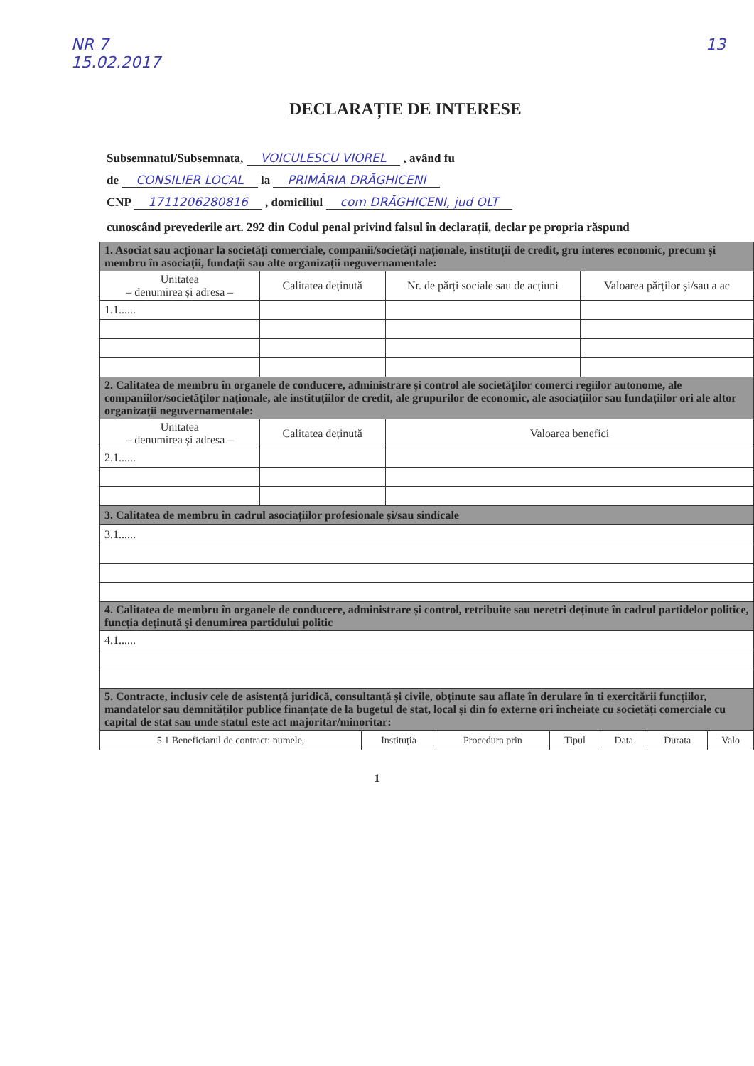NR 7
15.02.2017 13
DECLARAȚIE DE INTERESE
Subsemnatul/Subsemnata, VOICULESCU VIOREL , având fu
de CONSILIER LOCAL la PRIMĂRIA DRĂGHICENI
CNP 1711206280816 , domiciliul com DRĂGHICENI, jud OLT
cunoscând prevederile art. 292 din Codul penal privind falsul în declarații, declar pe propria răspund
| 1. Asociat sau acționar la societăți comerciale, companii/societăți naționale, instituții de credit, gru interes economic, precum și membru în asociații, fundații sau alte organizații neguvernamentale: | | | |
| Unitatea – denumirea și adresa – | Calitatea deținută | Nr. de părți sociale sau de acțiuni | Valoarea părților și/sau a ac |
| 1.1...... | | | |
| 2. Calitatea de membru în organele de conducere, administrare și control ale societăților comerci regiilor autonome, ale companiilor/societăților naționale, ale instituțiilor de credit, ale grupurilor de economic, ale asociațiilor sau fundațiilor ori ale altor organizații neguvernamentale: | | | |
| Unitatea – denumirea și adresa – | Calitatea deținută | Valoarea benefici | |
| 2.1...... | | | |
| 3. Calitatea de membru în cadrul asociațiilor profesionale și/sau sindicale | | | |
| 3.1...... | | | |
| 4. Calitatea de membru în organele de conducere, administrare și control, retribuite sau neretri deținute în cadrul partidelor politice, funcția deținută și denumirea partidului politic | | | |
| 4.1...... | | | |
| 5. Contracte, inclusiv cele de asistență juridică, consultanță și civile, obținute sau aflate în derulare în ti exercitării funcțiilor, mandatelor sau demnităților publice finanțate de la bugetul de stat, local și din fo externe ori încheiate cu societăți comerciale cu capital de stat sau unde statul este act majoritar/minoritar: | | | |
| 5.1 Beneficiarul de contract: numele, | Instituția | Procedura prin | Tipul | Data | Durata | Valo |
1